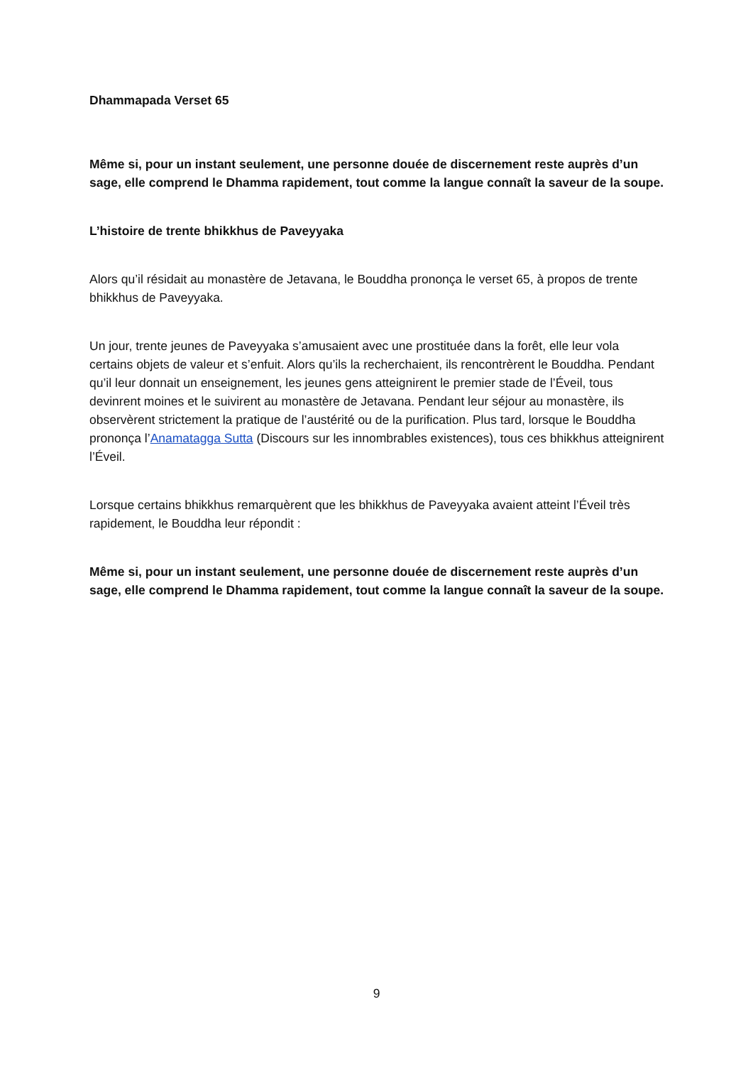Dhammapada Verset 65
Même si, pour un instant seulement, une personne douée de discernement reste auprès d’un sage, elle comprend le Dhamma rapidement, tout comme la langue connaît la saveur de la soupe.
L’histoire de trente bhikkhus de Paveyyaka
Alors qu’il résidait au monastère de Jetavana, le Bouddha prononça le verset 65, à propos de trente bhikkhus de Paveyyaka.
Un jour, trente jeunes de Paveyyaka s’amusaient avec une prostituée dans la forêt, elle leur vola certains objets de valeur et s’enfuit. Alors qu’ils la recherchaient, ils rencontrèrent le Bouddha. Pendant qu’il leur donnait un enseignement, les jeunes gens atteignirent le premier stade de l’Éveil, tous devinrent moines et le suivirent au monastère de Jetavana. Pendant leur séjour au monastère, ils observèrent strictement la pratique de l’austérité ou de la purification. Plus tard, lorsque le Bouddha prononça l’Anamatagga Sutta (Discours sur les innombrables existences), tous ces bhikkhus atteignirent l’Éveil.
Lorsque certains bhikkhus remarquèrent que les bhikkhus de Paveyyaka avaient atteint l’Éveil très rapidement, le Bouddha leur répondit :
Même si, pour un instant seulement, une personne douée de discernement reste auprès d’un sage, elle comprend le Dhamma rapidement, tout comme la langue connaît la saveur de la soupe.
9